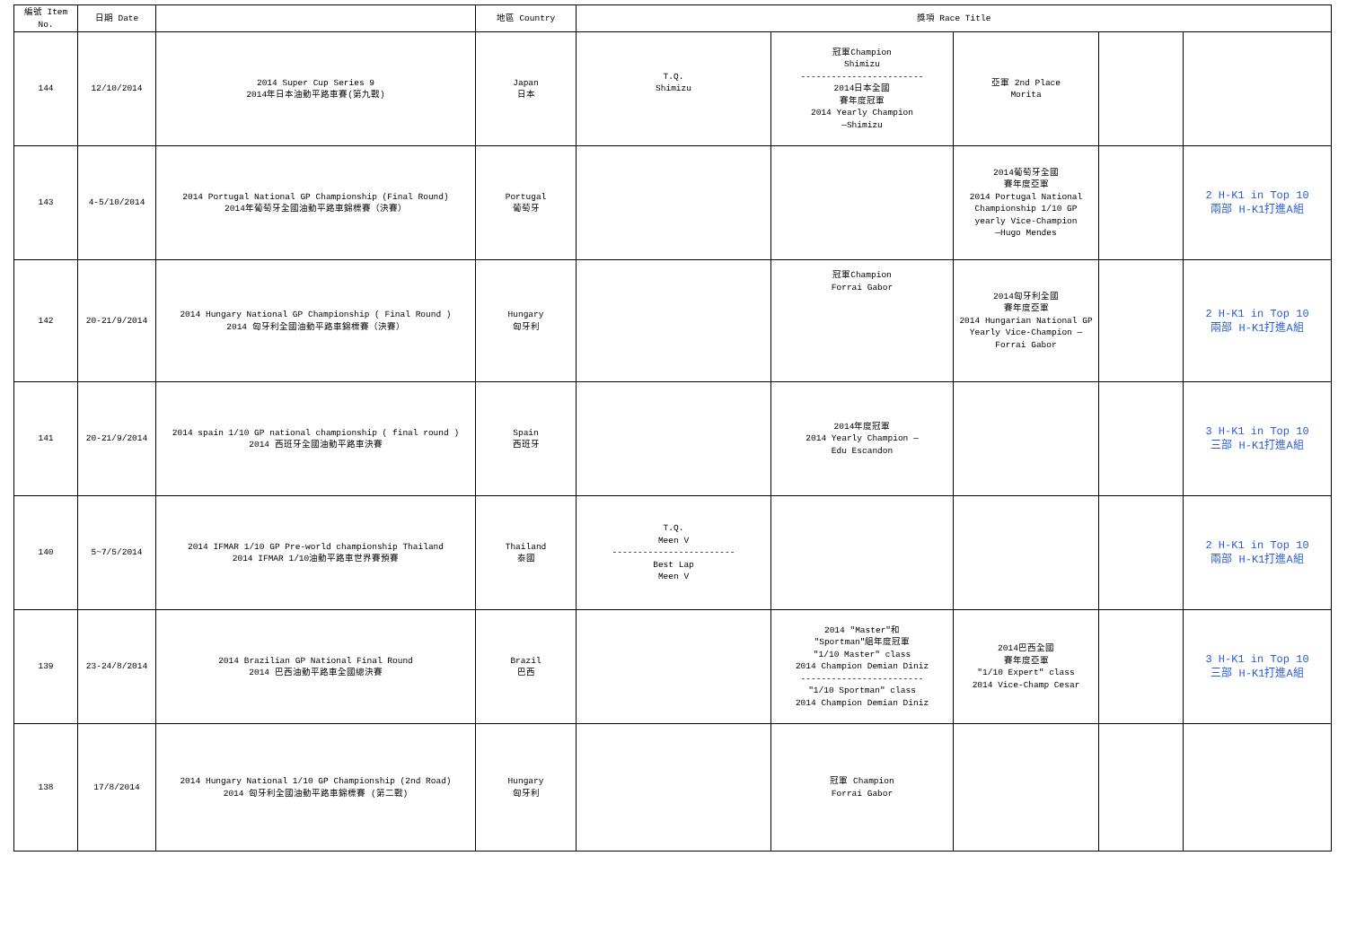| 編號 Item No. | 日期 Date | | 地區 Country | 獎項 Race Title | | | | |
| --- | --- | --- | --- | --- | --- | --- | --- | --- |
| 144 | 12/10/2014 | 2014 Super Cup Series 9 2014年日本油動平路車賽(第九戰) | Japan 日本 | T.Q. Shimizu | 冠軍Champion Shimizu ------------------------ 2014日本全國 賽年度冠軍 2014 Yearly Champion —Shimizu | 亞軍 2nd Place Morita | | |
| 143 | 4-5/10/2014 | 2014 Portugal National GP Championship (Final Round) 2014年葡萄牙全國油動平路車錦標賽（決賽） | Portugal 葡萄牙 | | | 2014葡萄牙全國 賽年度亞軍 2014 Portugal National Championship 1/10 GP yearly Vice-Champion —Hugo Mendes | | 2 H-K1 in Top 10 兩部 H-K1打進A組 |
| 142 | 20-21/9/2014 | 2014 Hungary National GP Championship ( Final Round ) 2014 匈牙利全國油動平路車錦標賽（決賽） | Hungary 匈牙利 | | 冠軍Champion Forrai Gabor | 2014匈牙利全國 賽年度亞軍 2014 Hungarian National GP Yearly Vice-Champion — Forrai Gabor | | 2 H-K1 in Top 10 兩部 H-K1打進A組 |
| 141 | 20-21/9/2014 | 2014 spain 1/10 GP national championship ( final round ) 2014 西班牙全國油動平路車決賽 | Spain 西班牙 | | 2014年度冠軍 2014 Yearly Champion — Edu Escandon | | | 3 H-K1 in Top 10 三部 H-K1打進A組 |
| 140 | 5~7/5/2014 | 2014 IFMAR 1/10 GP Pre-world championship Thailand 2014 IFMAR 1/10油動平路車世界賽預賽 | Thailand 泰國 | T.Q. Meen V ------------------------ Best Lap Meen V | | | | 2 H-K1 in Top 10 兩部 H-K1打進A組 |
| 139 | 23-24/8/2014 | 2014 Brazilian GP National Final Round 2014 巴西油動平路車全國總決賽 | Brazil 巴西 | | 2014 "Master"和 "Sportman"組年度冠軍 "1/10 Master" class 2014 Champion Demian Diniz ------------------------ "1/10 Sportman" class 2014 Champion Demian Diniz | 2014巴西全國 賽年度亞軍 "1/10 Expert" class 2014 Vice-Champ Cesar | | 3 H-K1 in Top 10 三部 H-K1打進A組 |
| 138 | 17/8/2014 | 2014 Hungary National 1/10 GP Championship (2nd Road) 2014 匈牙利全國油動平路車錦標賽 (第二戰) | Hungary 匈牙利 | | 冠軍 Champion Forrai Gabor | | | |